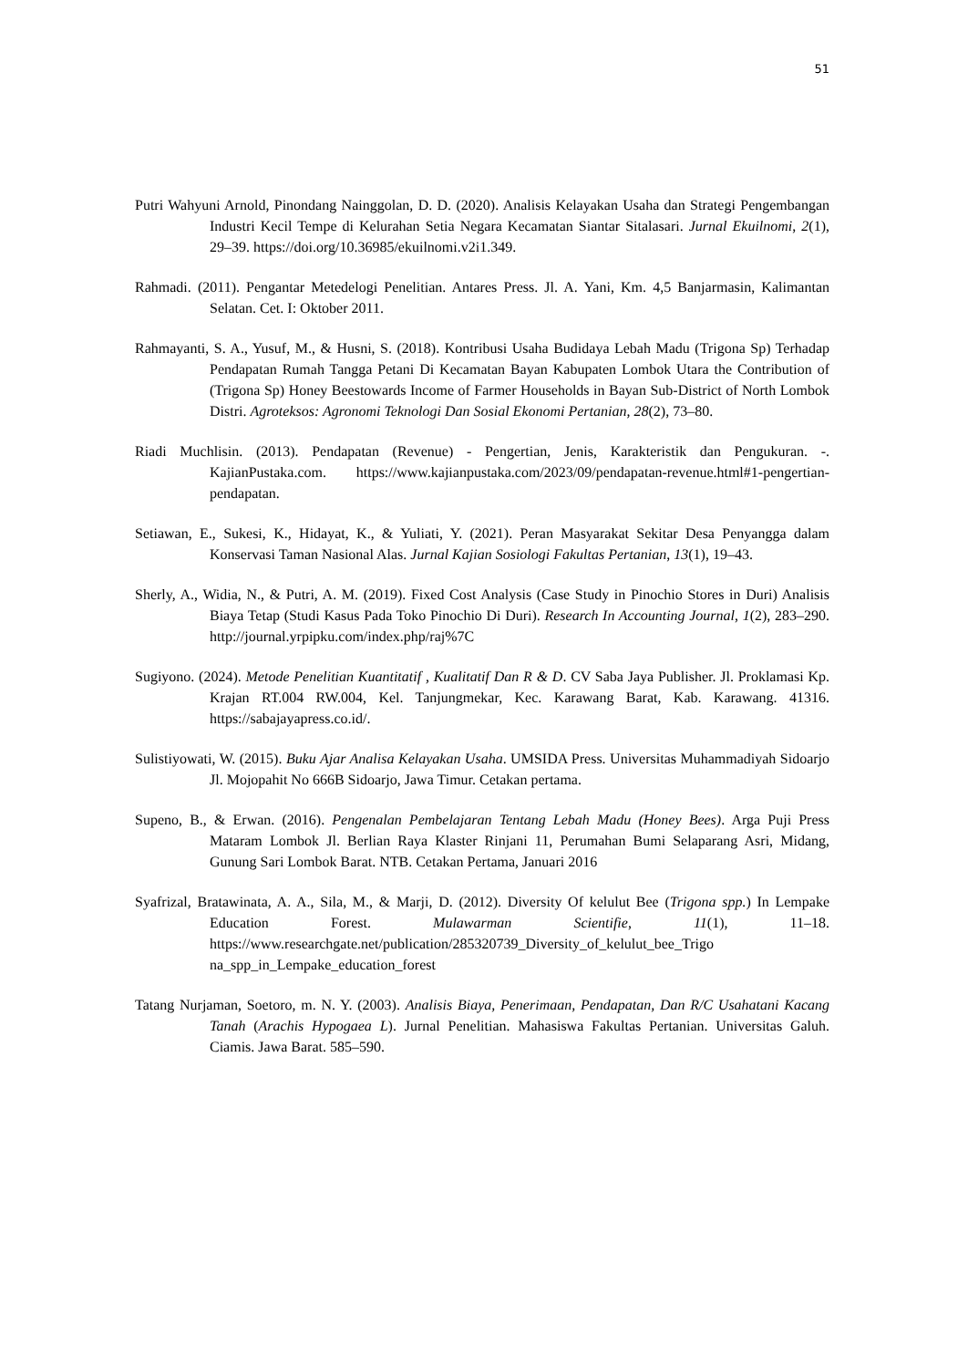51
Putri Wahyuni Arnold, Pinondang Nainggolan, D. D. (2020). Analisis Kelayakan Usaha dan Strategi Pengembangan Industri Kecil Tempe di Kelurahan Setia Negara Kecamatan Siantar Sitalasari. Jurnal Ekuilnomi, 2(1), 29–39. https://doi.org/10.36985/ekuilnomi.v2i1.349.
Rahmadi. (2011). Pengantar Metedelogi Penelitian. Antares Press. Jl. A. Yani, Km. 4,5 Banjarmasin, Kalimantan Selatan. Cet. I: Oktober 2011.
Rahmayanti, S. A., Yusuf, M., & Husni, S. (2018). Kontribusi Usaha Budidaya Lebah Madu (Trigona Sp) Terhadap Pendapatan Rumah Tangga Petani Di Kecamatan Bayan Kabupaten Lombok Utara the Contribution of (Trigona Sp) Honey Beestowards Income of Farmer Households in Bayan Sub-District of North Lombok Distri. Agroteksos: Agronomi Teknologi Dan Sosial Ekonomi Pertanian, 28(2), 73–80.
Riadi Muchlisin. (2013). Pendapatan (Revenue) - Pengertian, Jenis, Karakteristik dan Pengukuran. -. KajianPustaka.com. https://www.kajianpustaka.com/2023/09/pendapatan-revenue.html#1-pengertian-pendapatan.
Setiawan, E., Sukesi, K., Hidayat, K., & Yuliati, Y. (2021). Peran Masyarakat Sekitar Desa Penyangga dalam Konservasi Taman Nasional Alas. Jurnal Kajian Sosiologi Fakultas Pertanian, 13(1), 19–43.
Sherly, A., Widia, N., & Putri, A. M. (2019). Fixed Cost Analysis (Case Study in Pinochio Stores in Duri) Analisis Biaya Tetap (Studi Kasus Pada Toko Pinochio Di Duri). Research In Accounting Journal, 1(2), 283–290. http://journal.yrpipku.com/index.php/raj%7C
Sugiyono. (2024). Metode Penelitian Kuantitatif , Kualitatif Dan R & D. CV Saba Jaya Publisher. Jl. Proklamasi Kp. Krajan RT.004 RW.004, Kel. Tanjungmekar, Kec. Karawang Barat, Kab. Karawang. 41316. https://sabajayapress.co.id/.
Sulistiyowati, W. (2015). Buku Ajar Analisa Kelayakan Usaha. UMSIDA Press. Universitas Muhammadiyah Sidoarjo Jl. Mojopahit No 666B Sidoarjo, Jawa Timur. Cetakan pertama.
Supeno, B., & Erwan. (2016). Pengenalan Pembelajaran Tentang Lebah Madu (Honey Bees). Arga Puji Press Mataram Lombok Jl. Berlian Raya Klaster Rinjani 11, Perumahan Bumi Selaparang Asri, Midang, Gunung Sari Lombok Barat. NTB. Cetakan Pertama, Januari 2016
Syafrizal, Bratawinata, A. A., Sila, M., & Marji, D. (2012). Diversity Of kelulut Bee (Trigona spp.) In Lempake Education Forest. Mulawarman Scientifie, 11(1), 11–18. https://www.researchgate.net/publication/285320739_Diversity_of_kelulut_bee_Trigo na_spp_in_Lempake_education_forest
Tatang Nurjaman, Soetoro, m. N. Y. (2003). Analisis Biaya, Penerimaan, Pendapatan, Dan R/C Usahatani Kacang Tanah (Arachis Hypogaea L). Jurnal Penelitian. Mahasiswa Fakultas Pertanian. Universitas Galuh. Ciamis. Jawa Barat. 585–590.